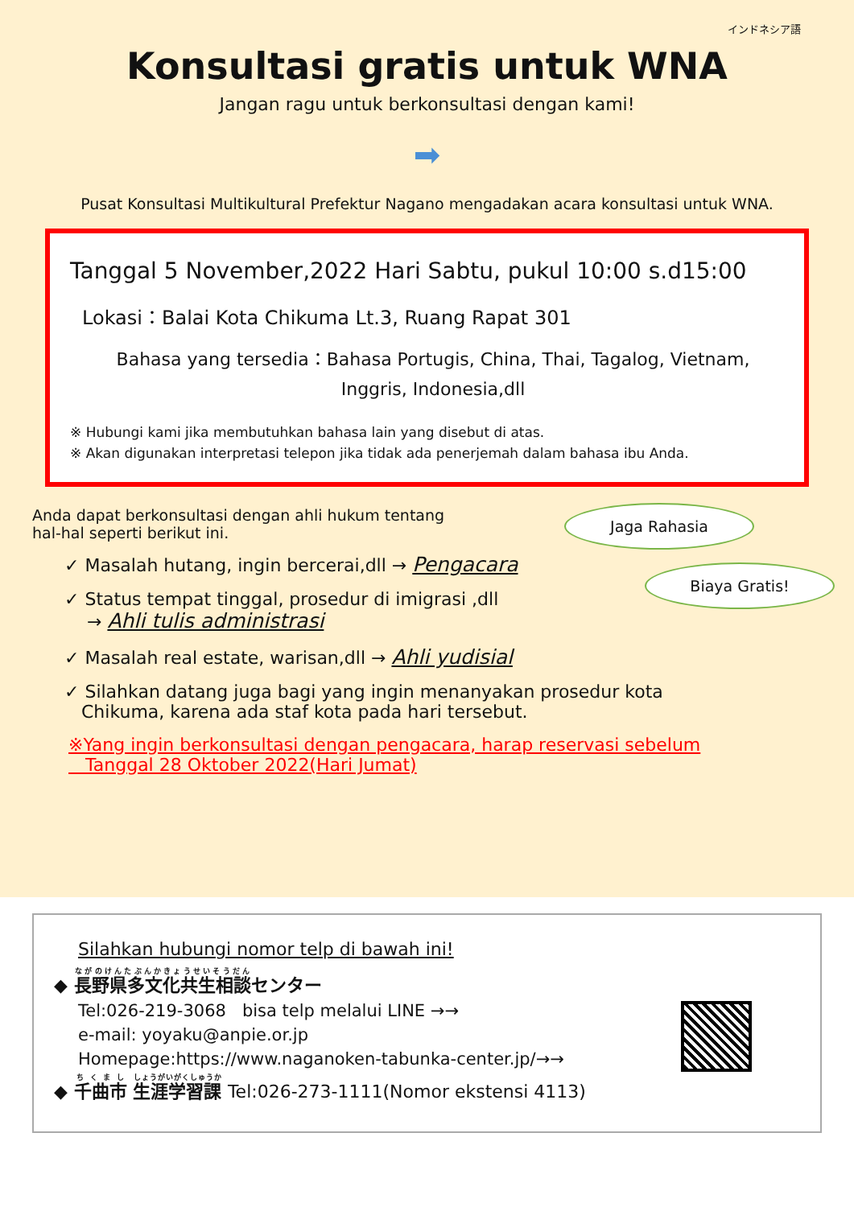インドネシア語
Konsultasi gratis untuk WNA
Jangan ragu untuk berkonsultasi dengan kami!
➡
Pusat Konsultasi Multikultural Prefektur Nagano mengadakan acara konsultasi untuk WNA.
Tanggal 5 November,2022 Hari Sabtu, pukul 10:00 s.d15:00
Lokasi：Balai Kota Chikuma Lt.3, Ruang Rapat 301
Bahasa yang tersedia：Bahasa Portugis, China, Thai, Tagalog, Vietnam,
Inggris, Indonesia,dll
※ Hubungi kami jika membutuhkan bahasa lain yang disebut di atas.
※ Akan digunakan interpretasi telepon jika tidak ada penerjemah dalam bahasa ibu Anda.
Anda dapat berkonsultasi dengan ahli hukum tentang
hal-hal seperti berikut ini.
✓ Masalah hutang, ingin bercerai,dll → Pengacara
✓ Status tempat tinggal, prosedur di imigrasi ,dll
→ Ahli tulis administrasi
✓ Masalah real estate, warisan,dll → Ahli yudisial
Jaga Rahasia
Biaya Gratis!
✓ Silahkan datang juga bagi yang ingin menanyakan prosedur kota
Chikuma, karena ada staf kota pada hari tersebut.
※Yang ingin berkonsultasi dengan pengacara, harap reservasi sebelum
Tanggal 28 Oktober 2022(Hari Jumat)
Silahkan hubungi nomor telp di bawah ini!
◆ 長野県多文化共生相談センター
Tel:026-219-3068 bisa telp melalui LINE →→
e-mail: yoyaku@anpie.or.jp
Homepage:https://www.naganoken-tabunka-center.jp/→→
◆ 千曲市 生涯学習課 Tel:026-273-1111(Nomor ekstensi 4113)